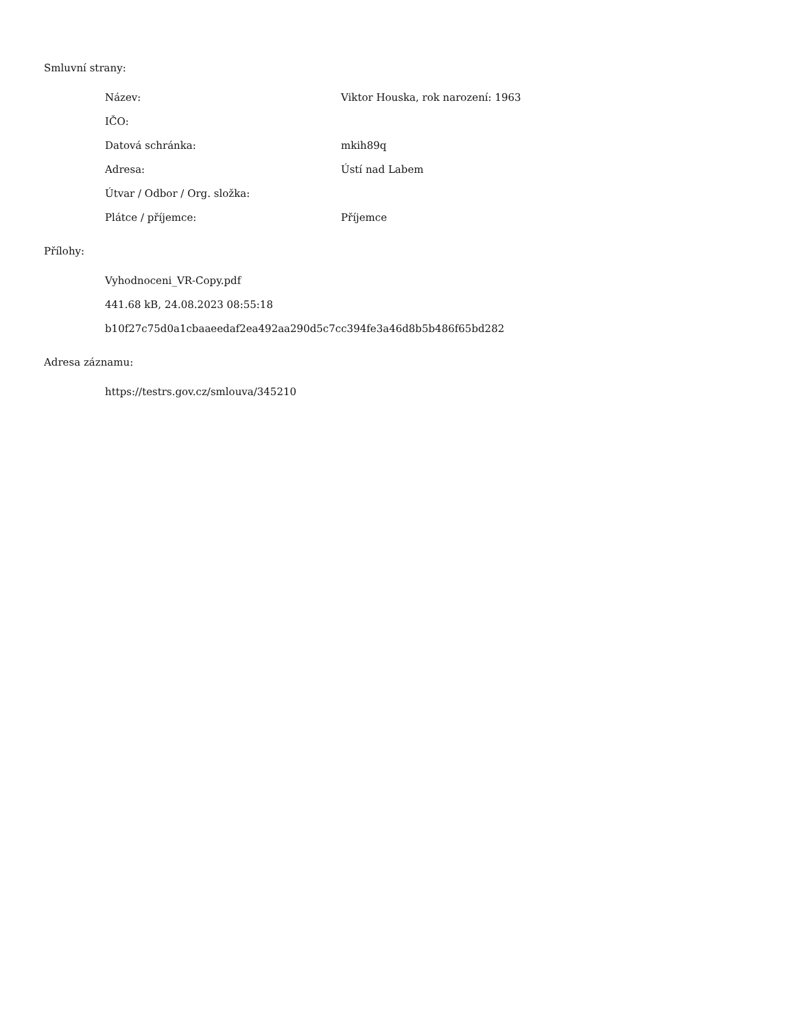Smluvní strany:
| Název: | Viktor Houska, rok narození: 1963 |
| IČO: | |
| Datová schránka: | mkih89q |
| Adresa: | Ústí nad Labem |
| Útvar / Odbor / Org. složka: | |
| Plátce / příjemce: | Příjemce |
Přílohy:
Vyhodnoceni_VR-Copy.pdf
441.68 kB, 24.08.2023 08:55:18
b10f27c75d0a1cbaaeedaf2ea492aa290d5c7cc394fe3a46d8b5b486f65bd282
Adresa záznamu:
https://testrs.gov.cz/smlouva/345210